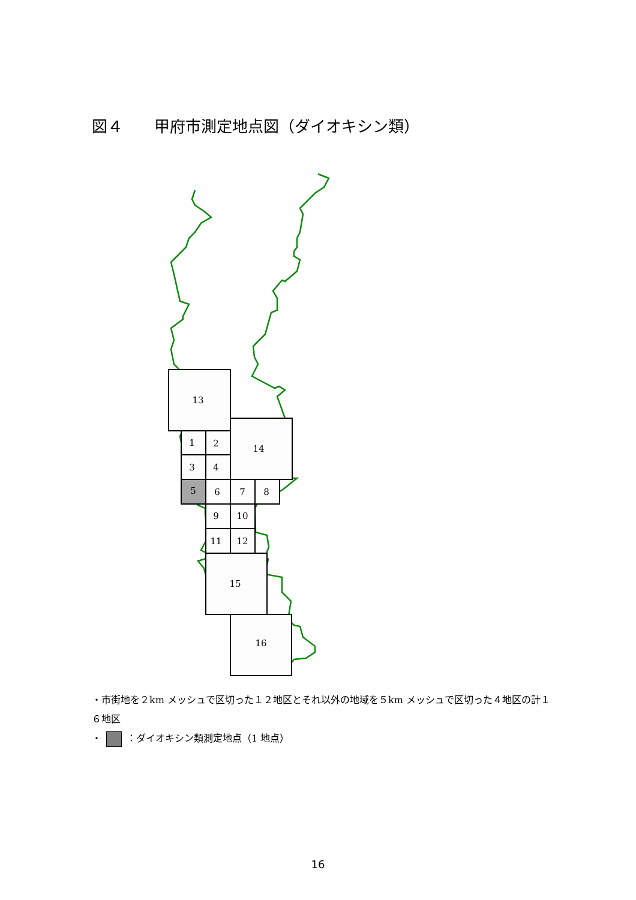図４　　甲府市測定地点図（ダイオキシン類）
13
14
1
2
3
4
5
6
7
8
9
10
11
12
15
16
・市街地を２km メッシュで区切った１２地区とそれ以外の地域を５km メッシュで区切った４地区の計１６地区
・ ：ダイオキシン類測定地点（1 地点）
16